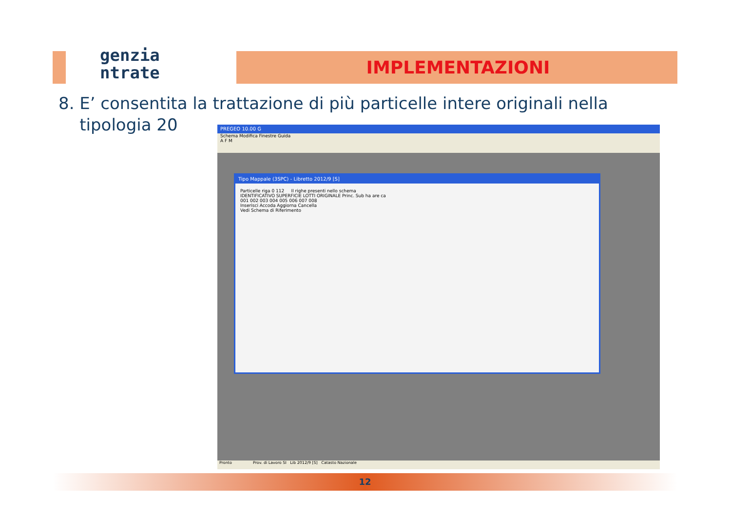genzia
ntrate
IMPLEMENTAZIONI
8. E’ consentita la trattazione di più particelle intere originali nella
tipologia 20
PREGEO 10.00 G
Schema Modifica Finestre Guida
A F M
Tipo Mappale (3SPC) - Libretto 2012/9 [S]
Particelle riga 0 112 Il righe presenti nello schema
IDENTIFICATIVO SUPERFICIE LOTTI ORIGINALE Princ. Sub ha are ca
001 002 003 004 005 006 007 008
Inserisci Accoda Aggiorna Cancella
Vedi Schema di Riferimento
Pronto Prov. di Lavoro SI Lib 2012/9 [S] Catasto Nazionale
12